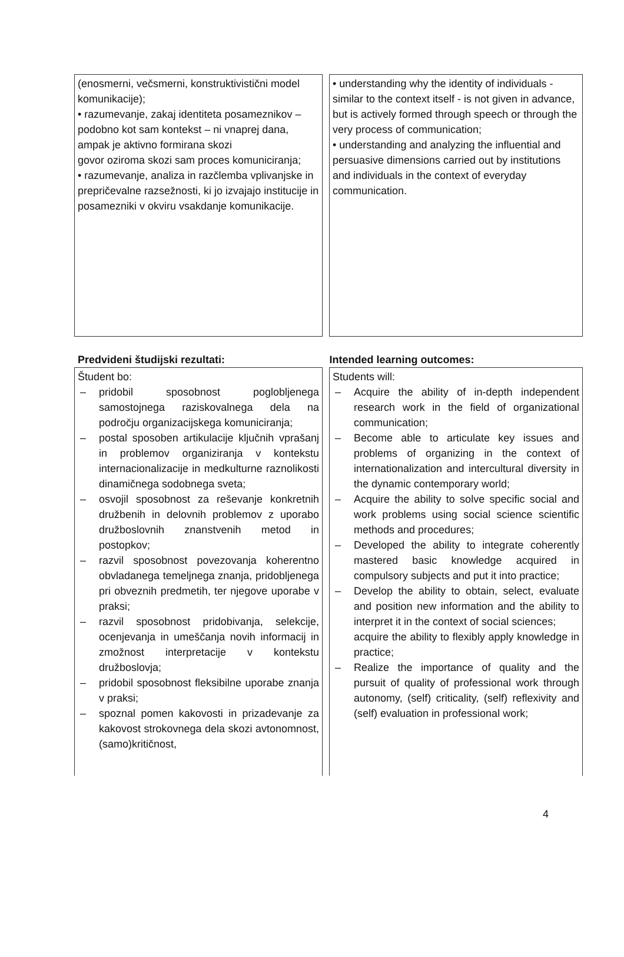(enosmerni, večsmerni, konstruktivistični model komunikacije);
• razumevanje, zakaj identiteta posameznikov – podobno kot sam kontekst – ni vnaprej dana, ampak je aktivno formirana skozi
govor oziroma skozi sam proces komuniciranja;
• razumevanje, analiza in razčlemba vplivanjske in prepričevalne razsežnosti, ki jo izvajajo institucije in posamezniki v okviru vsakdanje komunikacije.
• understanding why the identity of individuals - similar to the context itself - is not given in advance, but is actively formed through speech or through the very process of communication;
• understanding and analyzing the influential and persuasive dimensions carried out by institutions and individuals in the context of everyday communication.
Predvideni študijski rezultati: Intended learning outcomes:
Študent bo:
– pridobil sposobnost poglobljenega samostojnega raziskovalnega dela na področju organizacijskega komuniciranja;
– postal sposoben artikulacije ključnih vprašanj in problemov organiziranja v kontekstu internacionalizacije in medkulturne raznolikosti dinamičnega sodobnega sveta;
– osvojil sposobnost za reševanje konkretnih družbenih in delovnih problemov z uporabo družboslovnih znanstvenih metod in postopkov;
– razvil sposobnost povezovanja koherentno obvladanega temeljnega znanja, pridobljenega pri obveznih predmetih, ter njegove uporabe v praksi;
– razvil sposobnost pridobivanja, selekcije, ocenjevanja in umeščanja novih informacij in zmožnost interpretacije v kontekstu družboslovja;
– pridobil sposobnost fleksibilne uporabe znanja v praksi;
– spoznal pomen kakovosti in prizadevanje za kakovost strokovnega dela skozi avtonomnost, (samo)kritičnost,
Students will:
– Acquire the ability of in-depth independent research work in the field of organizational communication;
– Become able to articulate key issues and problems of organizing in the context of internationalization and intercultural diversity in the dynamic contemporary world;
– Acquire the ability to solve specific social and work problems using social science scientific methods and procedures;
– Developed the ability to integrate coherently mastered basic knowledge acquired in compulsory subjects and put it into practice;
– Develop the ability to obtain, select, evaluate and position new information and the ability to interpret it in the context of social sciences;
acquire the ability to flexibly apply knowledge in practice;
– Realize the importance of quality and the pursuit of quality of professional work through autonomy, (self) criticality, (self) reflexivity and (self) evaluation in professional work;
4